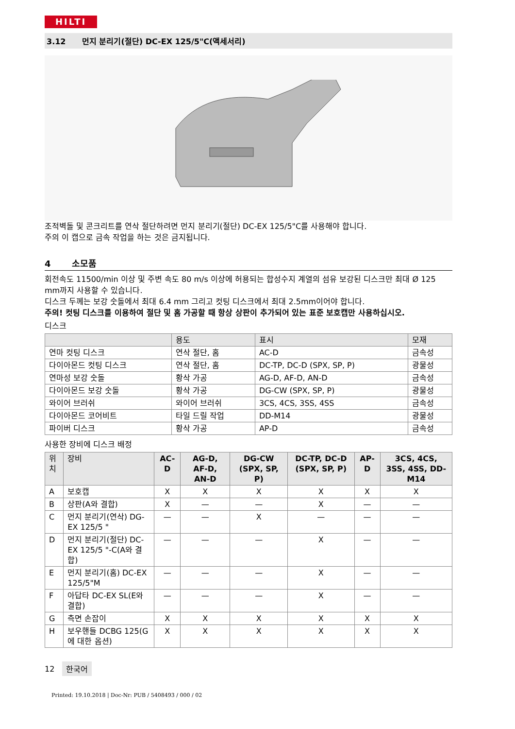HILTI
3.12 먼지 분리기(절단) DC-EX 125/5"C(액세서리)
조적벽돌 및 콘크리트를 연삭 절단하려면 먼지 분리기(절단) DC-EX 125/5"C를 사용해야 합니다.
주의 이 캡으로 금속 작업을 하는 것은 금지됩니다.
4 소모품
회전속도 11500/min 이상 및 주변 속도 80 m/s 이상에 허용되는 합성수지 계열의 섬유 보강된 디스크만 최대 Ø 125 mm까지 사용할 수 있습니다.
디스크 두께는 보강 숫돌에서 최대 6.4 mm 그리고 컷팅 디스크에서 최대 2.5mm이어야 합니다.
주의! 컷팅 디스크를 이용하여 절단 및 홈 가공할 때 항상 상판이 추가되어 있는 표준 보호캡만 사용하십시오.
디스크
| | 용도 | 표시 | 모재 |
| --- | --- | --- | --- |
| 연마 컷팅 디스크 | 연삭 절단, 홈 | AC-D | 금속성 |
| 다이아몬드 컷팅 디스크 | 연삭 절단, 홈 | DC-TP, DC-D (SPX, SP, P) | 광물성 |
| 연마성 보강 숫돌 | 황삭 가공 | AG-D, AF-D, AN-D | 금속성 |
| 다이아몬드 보강 숫돌 | 황삭 가공 | DG-CW (SPX, SP, P) | 광물성 |
| 와이어 브러쉬 | 와이어 브러쉬 | 3CS, 4CS, 3SS, 4SS | 금속성 |
| 다이아몬드 코어비트 | 타일 드릴 작업 | DD-M14 | 광물성 |
| 파이버 디스크 | 황삭 가공 | AP-D | 금속성 |
사용한 장비에 디스크 배정
| 위치 | 장비 | AC-D | AG-D, AF-D, AN-D | DG-CW (SPX, SP, P) | DC-TP, DC-D (SPX, SP, P) | AP-D | 3CS, 4CS, 3SS, 4SS, DD-M14 |
| --- | --- | --- | --- | --- | --- | --- | --- |
| A | 보호캡 | X | X | X | X | X | X |
| B | 상판(A와 결합) | X | — | — | X | — | — |
| C | 먼지 분리기(연삭) DG-EX 125/5 " | — | — | X | — | — | — |
| D | 먼지 분리기(절단) DC-EX 125/5 "-C(A와 결합) | — | — | — | X | — | — |
| E | 먼지 분리기(홈) DC-EX 125/5"M | — | — | — | X | — | — |
| F | 아답타 DC-EX SL(E와 결합) | — | — | — | X | — | — |
| G | 측면 손잡이 | X | X | X | X | X | X |
| H | 보우핸들 DCBG 125(G에 대한 옵션) | X | X | X | X | X | X |
12 한국어
Printed: 19.10.2018 | Doc-Nr: PUB / 5408493 / 000 / 02